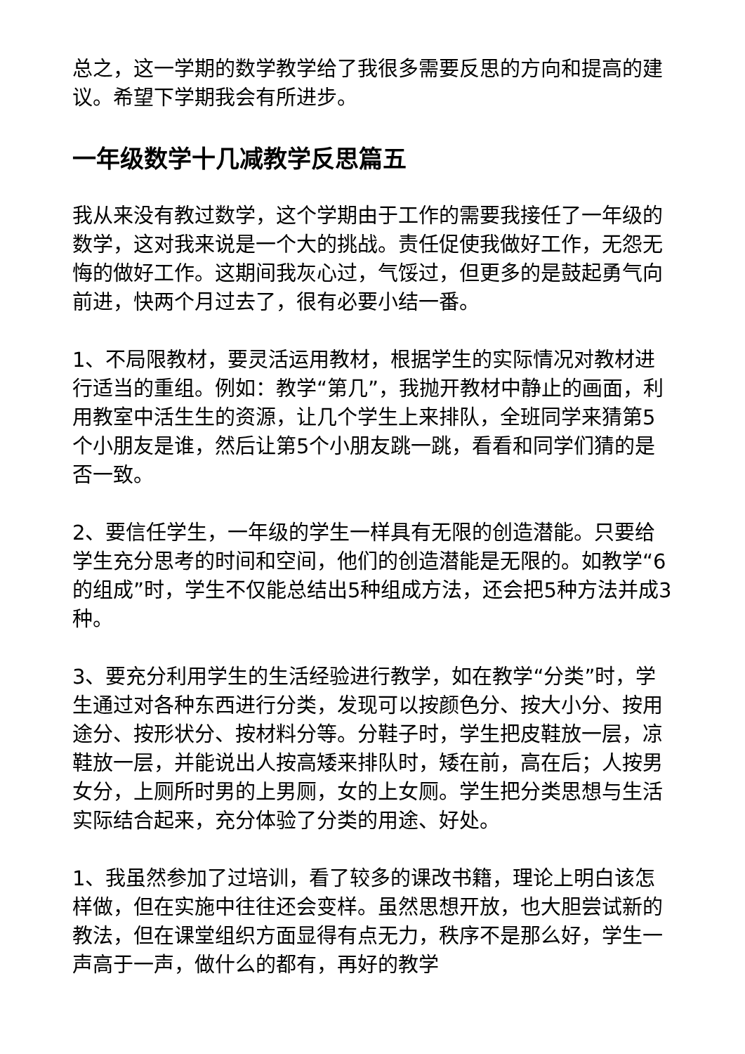总之，这一学期的数学教学给了我很多需要反思的方向和提高的建议。希望下学期我会有所进步。
一年级数学十几减教学反思篇五
我从来没有教过数学，这个学期由于工作的需要我接任了一年级的数学，这对我来说是一个大的挑战。责任促使我做好工作，无怨无悔的做好工作。这期间我灰心过，气馁过，但更多的是鼓起勇气向前进，快两个月过去了，很有必要小结一番。
1、不局限教材，要灵活运用教材，根据学生的实际情况对教材进行适当的重组。例如：教学“第几”，我抛开教材中静止的画面，利用教室中活生生的资源，让几个学生上来排队，全班同学来猜第5个小朋友是谁，然后让第5个小朋友跳一跳，看看和同学们猜的是否一致。
2、要信任学生，一年级的学生一样具有无限的创造潜能。只要给学生充分思考的时间和空间，他们的创造潜能是无限的。如教学“6的组成”时，学生不仅能总结出5种组成方法，还会把5种方法并成3种。
3、要充分利用学生的生活经验进行教学，如在教学“分类”时，学生通过对各种东西进行分类，发现可以按颜色分、按大小分、按用途分、按形状分、按材料分等。分鞋子时，学生把皮鞋放一层，凉鞋放一层，并能说出人按高矮来排队时，矮在前，高在后；人按男女分，上厕所时男的上男厕，女的上女厕。学生把分类思想与生活实际结合起来，充分体验了分类的用途、好处。
1、我虽然参加了过培训，看了较多的课改书籍，理论上明白该怎样做，但在实施中往往还会变样。虽然思想开放，也大胆尝试新的教法，但在课堂组织方面显得有点无力，秩序不是那么好，学生一声高于一声，做什么的都有，再好的教学